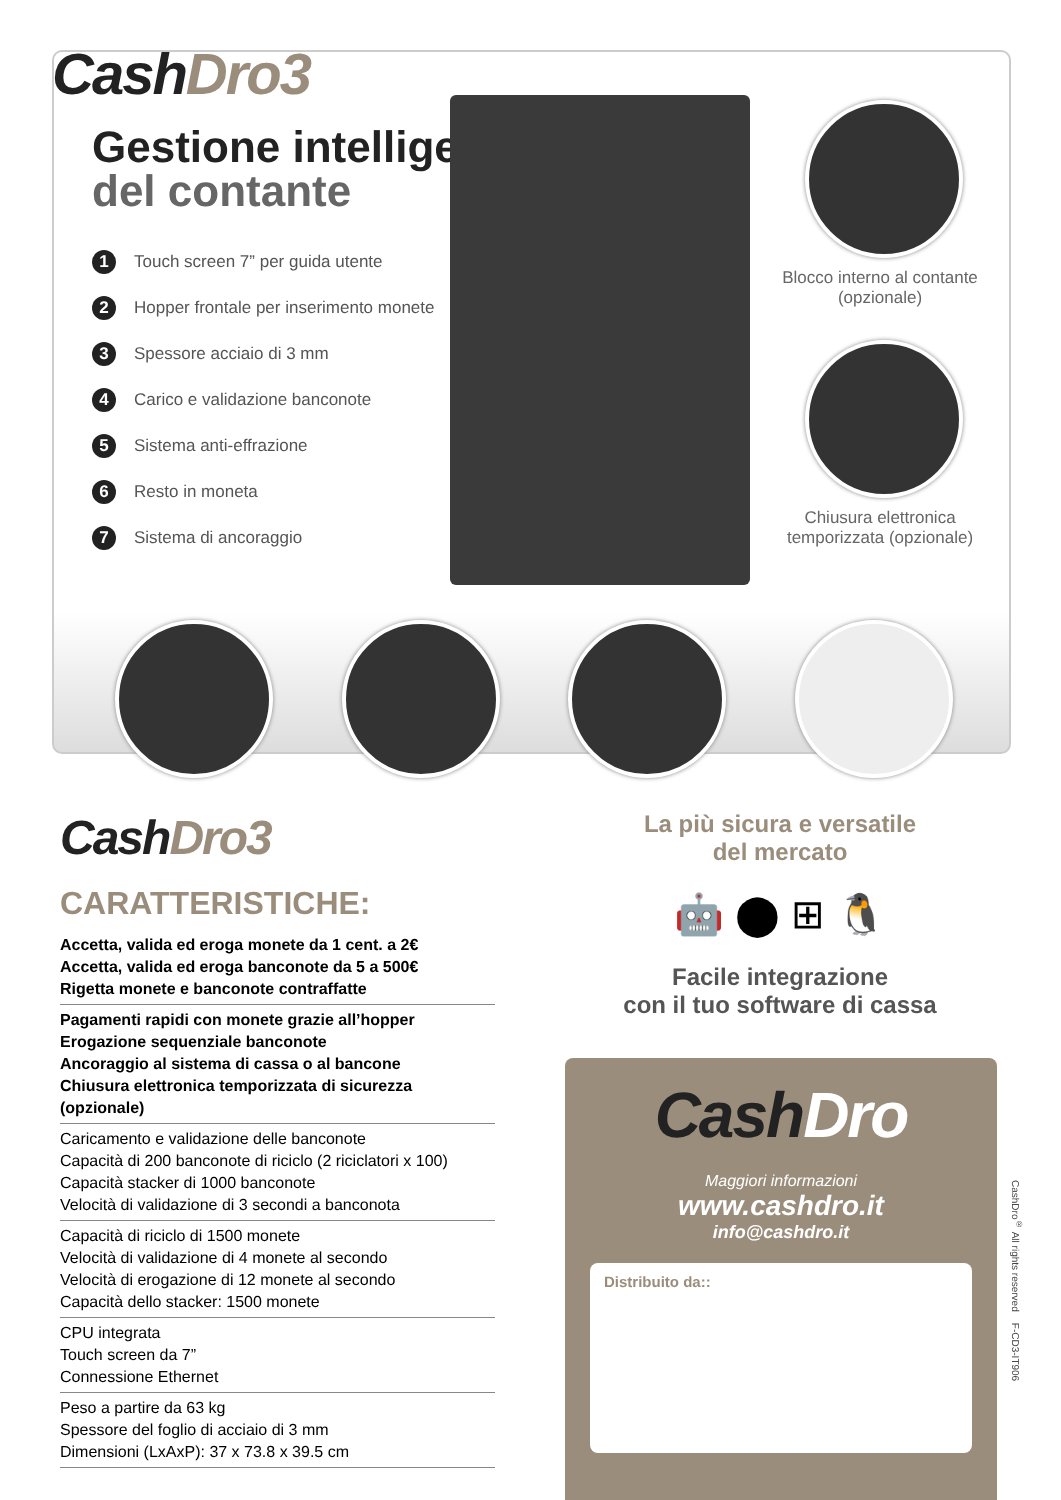CashDro3
Gestione intelligente
del contante
1 Touch screen 7” per guida utente
2 Hopper frontale per inserimento monete
3 Spessore acciaio di 3 mm
4 Carico e validazione banconote
5 Sistema anti-effrazione
6 Resto in moneta
7 Sistema di ancoraggio
Blocco interno al contante (opzionale)
Chiusura elettronica temporizzata (opzionale)
CashDro3
CARATTERISTICHE:
Accetta, valida ed eroga monete da 1 cent. a 2€
Accetta, valida ed eroga banconote da 5 a 500€
Rigetta monete e banconote contraffatte
Pagamenti rapidi con monete grazie all’hopper
Erogazione sequenziale banconote
Ancoraggio al sistema di cassa o al bancone
Chiusura elettronica temporizzata di sicurezza (opzionale)
Caricamento e validazione delle banconote
Capacità di 200 banconote di riciclo (2 riciclatori x 100)
Capacità stacker di 1000 banconote
Velocità di validazione di 3 secondi a banconota
Capacità di riciclo di 1500 monete
Velocità di validazione di 4 monete al secondo
Velocità di erogazione di 12 monete al secondo
Capacità dello stacker: 1500 monete
CPU integrata
Touch screen da 7”
Connessione Ethernet
Peso a partire da 63 kg
Spessore del foglio di acciaio di 3 mm
Dimensioni (LxAxP): 37 x 73.8 x 39.5 cm
La più sicura e versatile
del mercato
🤖 ⬤ ⊞ 🐧
Facile integrazione
con il tuo software di cassa
CashDro
Maggiori informazioni
www.cashdro.it
info@cashdro.it
Distribuito da::
CashDro<sup>®</sup> All rights reserved F-CD3-IT906